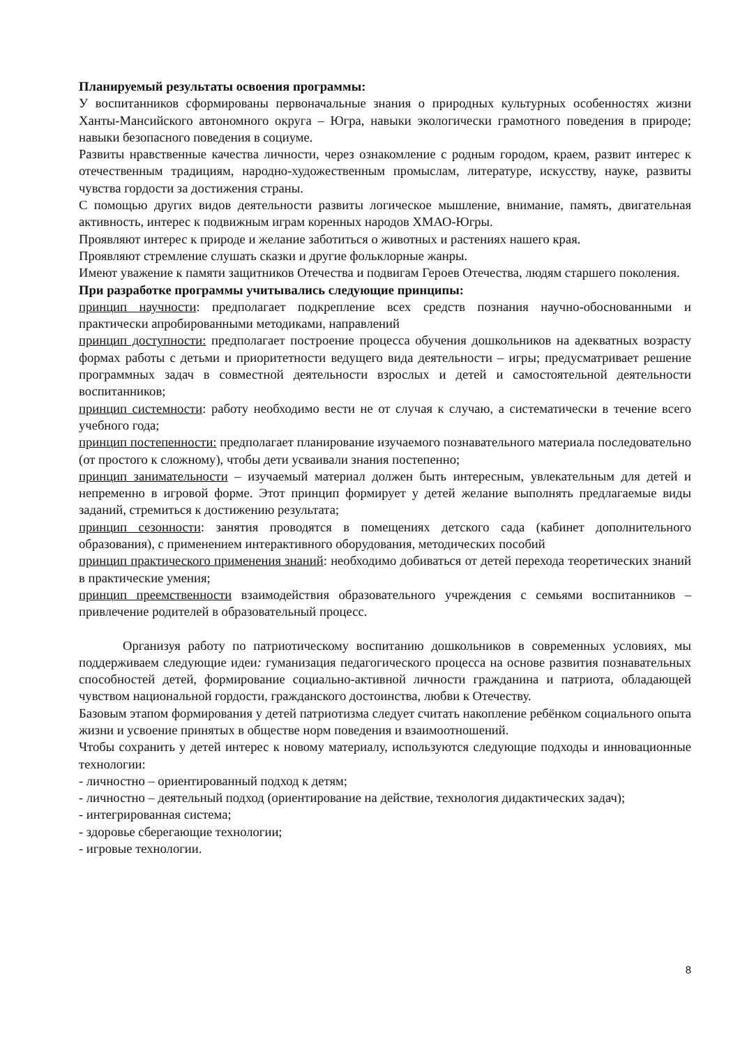Планируемый результаты освоения программы:
У воспитанников сформированы первоначальные знания о природных культурных особенностях жизни Ханты-Мансийского автономного округа – Югра, навыки экологически грамотного поведения в природе; навыки безопасного поведения в социуме.
Развиты нравственные качества личности, через ознакомление с родным городом, краем, развит интерес к отечественным традициям, народно-художественным промыслам, литературе, искусству, науке, развиты чувства гордости за достижения страны.
С помощью других видов деятельности развиты логическое мышление, внимание, память, двигательная активность, интерес к подвижным играм коренных народов ХМАО-Югры.
Проявляют интерес к природе и желание заботиться о животных и растениях нашего края.
Проявляют стремление слушать сказки и другие фольклорные жанры.
Имеют уважение к памяти защитников Отечества и подвигам Героев Отечества, людям старшего поколения.
При разработке программы учитывались следующие принципы:
принцип научности: предполагает подкрепление всех средств познания научно-обоснованными и практически апробированными методиками, направлений
принцип доступности: предполагает построение процесса обучения дошкольников на адекватных возрасту формах работы с детьми и приоритетности ведущего вида деятельности – игры; предусматривает решение программных задач в совместной деятельности взрослых и детей и самостоятельной деятельности воспитанников;
принцип системности: работу необходимо вести не от случая к случаю, а систематически в течение всего учебного года;
принцип постепенности: предполагает планирование изучаемого познавательного материала последовательно (от простого к сложному), чтобы дети усваивали знания постепенно;
принцип занимательности – изучаемый материал должен быть интересным, увлекательным для детей и непременно в игровой форме. Этот принцип формирует у детей желание выполнять предлагаемые виды заданий, стремиться к достижению результата;
принцип сезонности: занятия проводятся в помещениях детского сада (кабинет дополнительного образования), с применением интерактивного оборудования, методических пособий
принцип практического применения знаний: необходимо добиваться от детей перехода теоретических знаний в практические умения;
принцип преемственности взаимодействия образовательного учреждения с семьями воспитанников – привлечение родителей в образовательный процесс.
Организуя работу по патриотическому воспитанию дошкольников в современных условиях, мы поддерживаем следующие идеи: гуманизация педагогического процесса на основе развития познавательных способностей детей, формирование социально-активной личности гражданина и патриота, обладающей чувством национальной гордости, гражданского достоинства, любви к Отечеству.
Базовым этапом формирования у детей патриотизма следует считать накопление ребёнком социального опыта жизни и усвоение принятых в обществе норм поведения и взаимоотношений.
Чтобы сохранить у детей интерес к новому материалу, используются следующие подходы и инновационные технологии:
- личностно – ориентированный подход к детям;
- личностно – деятельный подход (ориентирование на действие, технология дидактических задач);
- интегрированная система;
- здоровье сберегающие технологии;
- игровые технологии.
8